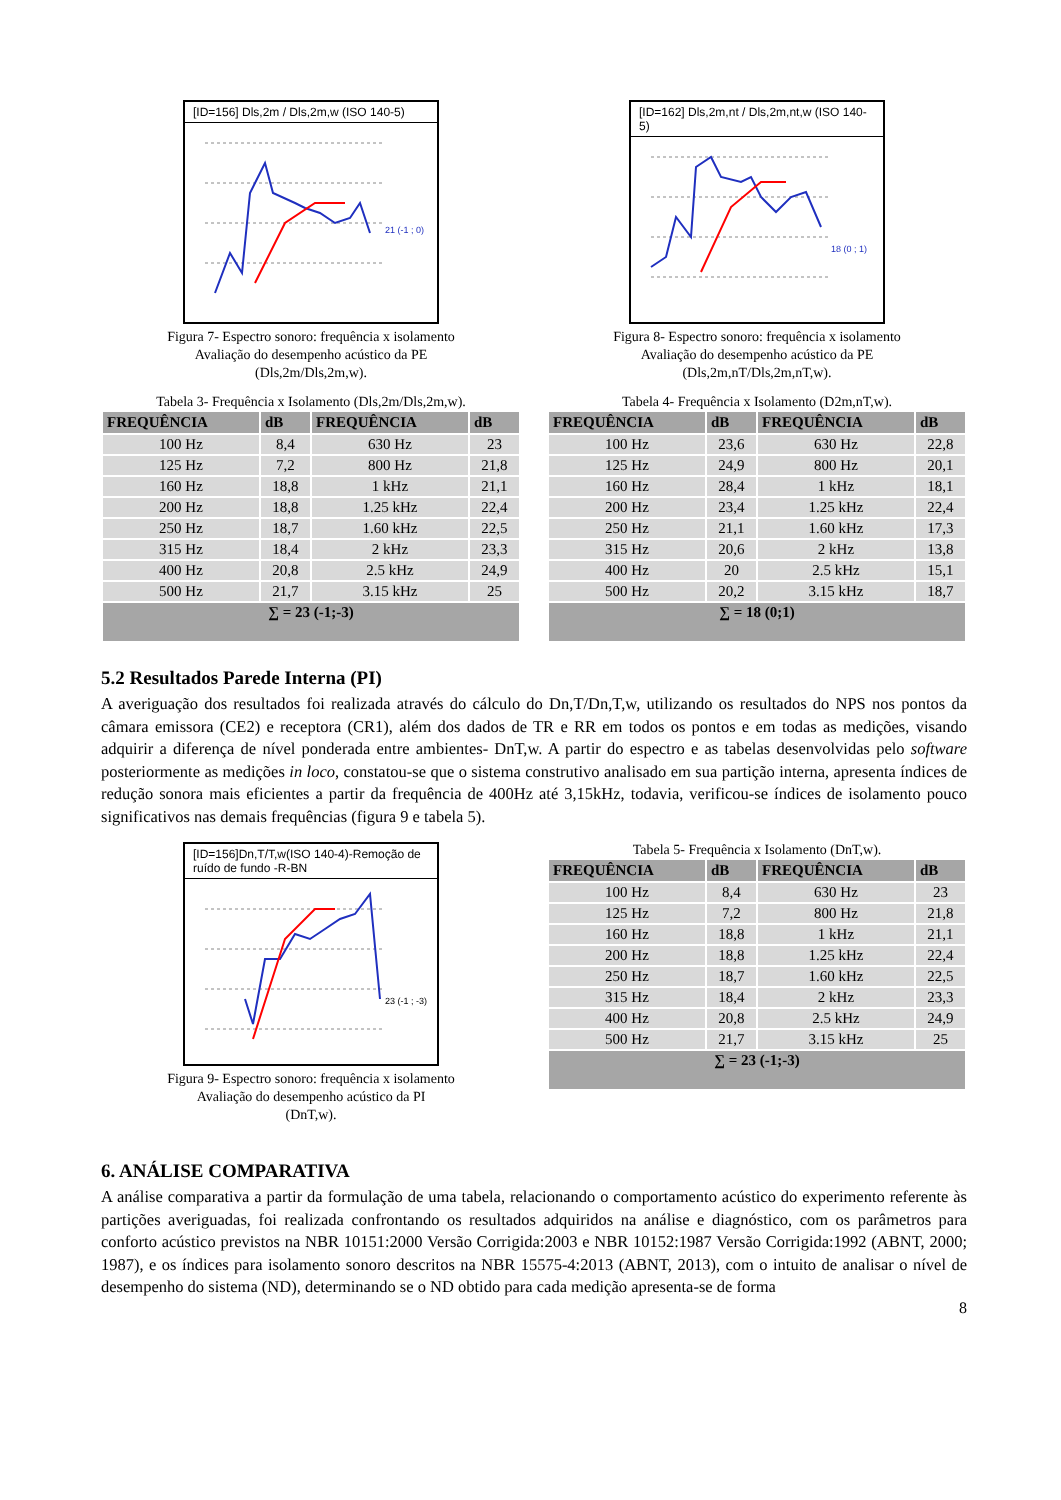[ID=156] Dls,2m / Dls,2m,w (ISO 140-5)
21 (-1 ; 0)
Figura 7- Espectro sonoro: frequência x isolamento
Avaliação do desempenho acústico da PE
(Dls,2m/Dls,2m,w).
Tabela 3- Frequência x Isolamento (Dls,2m/Dls,2m,w).
| FREQUÊNCIA | dB | FREQUÊNCIA | dB |
| --- | --- | --- | --- |
| 100 Hz | 8,4 | 630 Hz | 23 |
| 125 Hz | 7,2 | 800 Hz | 21,8 |
| 160 Hz | 18,8 | 1 kHz | 21,1 |
| 200 Hz | 18,8 | 1.25 kHz | 22,4 |
| 250 Hz | 18,7 | 1.60 kHz | 22,5 |
| 315 Hz | 18,4 | 2 kHz | 23,3 |
| 400 Hz | 20,8 | 2.5 kHz | 24,9 |
| 500 Hz | 21,7 | 3.15 kHz | 25 |
| ∑ = 23 (-1;-3) | | | |
[ID=162] Dls,2m,nt / Dls,2m,nt,w (ISO 140-5)
18 (0 ; 1)
Figura 8- Espectro sonoro: frequência x isolamento
Avaliação do desempenho acústico da PE
(Dls,2m,nT/Dls,2m,nT,w).
Tabela 4- Frequência x Isolamento (D2m,nT,w).
| FREQUÊNCIA | dB | FREQUÊNCIA | dB |
| --- | --- | --- | --- |
| 100 Hz | 23,6 | 630 Hz | 22,8 |
| 125 Hz | 24,9 | 800 Hz | 20,1 |
| 160 Hz | 28,4 | 1 kHz | 18,1 |
| 200 Hz | 23,4 | 1.25 kHz | 22,4 |
| 250 Hz | 21,1 | 1.60 kHz | 17,3 |
| 315 Hz | 20,6 | 2 kHz | 13,8 |
| 400 Hz | 20 | 2.5 kHz | 15,1 |
| 500 Hz | 20,2 | 3.15 kHz | 18,7 |
| ∑ = 18 (0;1) | | | |
5.2 Resultados Parede Interna (PI)
A averiguação dos resultados foi realizada através do cálculo do Dn,T/Dn,T,w, utilizando os resultados do NPS nos pontos da câmara emissora (CE2) e receptora (CR1), além dos dados de TR e RR em todos os pontos e em todas as medições, visando adquirir a diferença de nível ponderada entre ambientes- DnT,w. A partir do espectro e as tabelas desenvolvidas pelo software posteriormente as medições in loco, constatou-se que o sistema construtivo analisado em sua partição interna, apresenta índices de redução sonora mais eficientes a partir da frequência de 400Hz até 3,15kHz, todavia, verificou-se índices de isolamento pouco significativos nas demais frequências (figura 9 e tabela 5).
[ID=156]Dn,T/T,w(ISO 140-4)-Remoção de ruído de fundo -R-BN
23 (-1 ; -3)
Figura 9- Espectro sonoro: frequência x isolamento
Avaliação do desempenho acústico da PI
(DnT,w).
Tabela 5- Frequência x Isolamento (DnT,w).
| FREQUÊNCIA | dB | FREQUÊNCIA | dB |
| --- | --- | --- | --- |
| 100 Hz | 8,4 | 630 Hz | 23 |
| 125 Hz | 7,2 | 800 Hz | 21,8 |
| 160 Hz | 18,8 | 1 kHz | 21,1 |
| 200 Hz | 18,8 | 1.25 kHz | 22,4 |
| 250 Hz | 18,7 | 1.60 kHz | 22,5 |
| 315 Hz | 18,4 | 2 kHz | 23,3 |
| 400 Hz | 20,8 | 2.5 kHz | 24,9 |
| 500 Hz | 21,7 | 3.15 kHz | 25 |
| ∑ = 23 (-1;-3) | | | |
6. ANÁLISE COMPARATIVA
A análise comparativa a partir da formulação de uma tabela, relacionando o comportamento acústico do experimento referente às partições averiguadas, foi realizada confrontando os resultados adquiridos na análise e diagnóstico, com os parâmetros para conforto acústico previstos na NBR 10151:2000 Versão Corrigida:2003 e NBR 10152:1987 Versão Corrigida:1992 (ABNT, 2000; 1987), e os índices para isolamento sonoro descritos na NBR 15575-4:2013 (ABNT, 2013), com o intuito de analisar o nível de desempenho do sistema (ND), determinando se o ND obtido para cada medição apresenta-se de forma
8